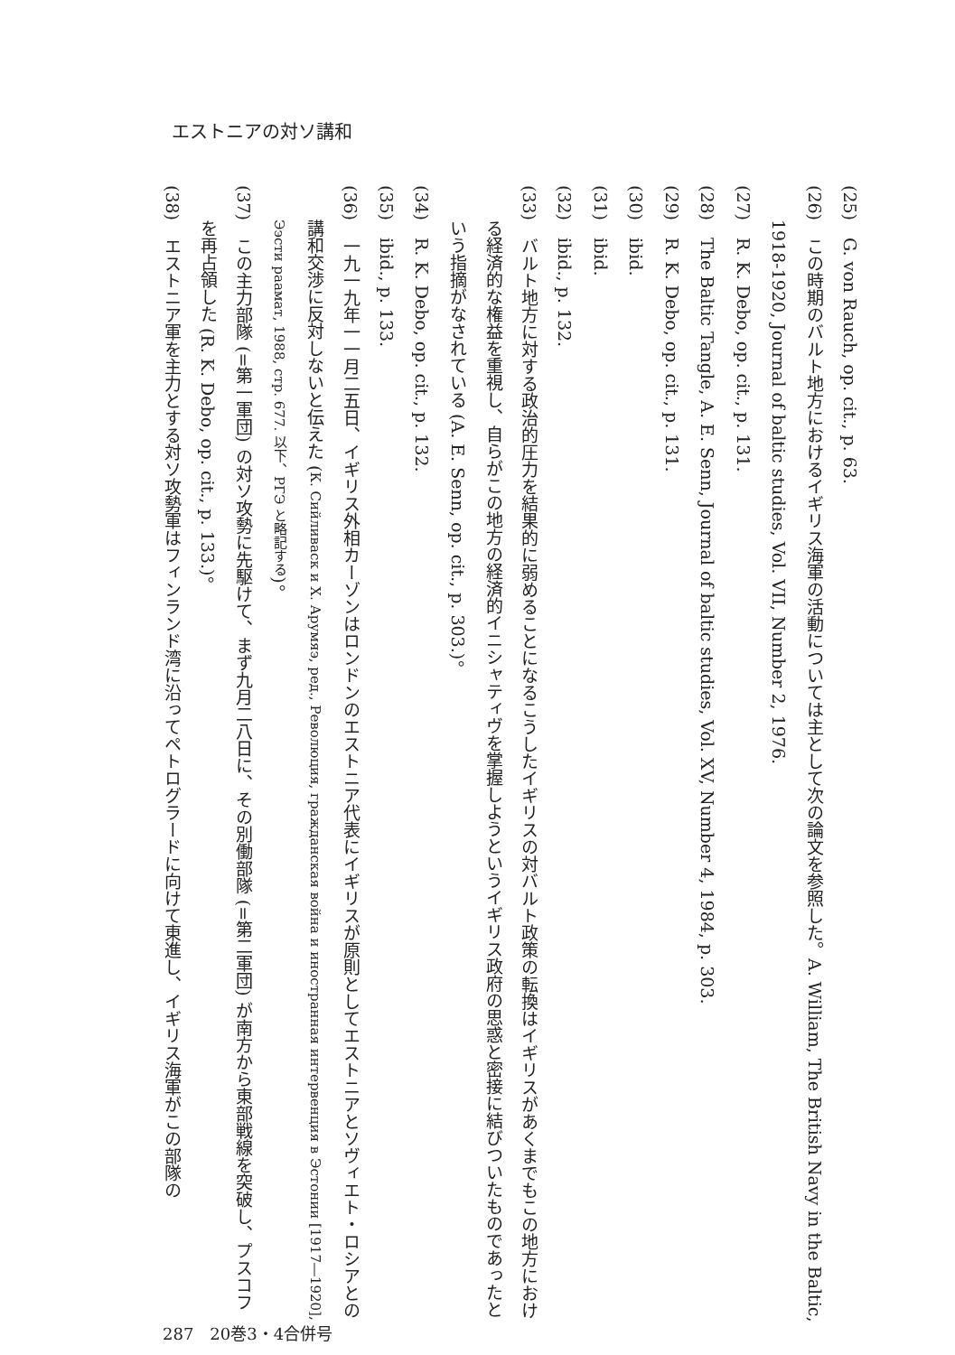エストニアの対ソ講和
(25)　G. von Rauch, op. cit., p. 63.
(26)　この時期のバルト地方におけるイギリス海軍の活動については主として次の論文を参照した。A. William, The British Navy in the Baltic, 1918-1920, Journal of baltic studies, Vol. VII, Number 2, 1976.
(27)　R. K. Debo, op. cit., p. 131.
(28)　The Baltic Tangle, A. E. Senn, Journal of baltic studies, Vol. XV, Number 4, 1984, p. 303.
(29)　R. K. Debo, op. cit., p. 131.
(30)　ibid.
(31)　ibid.
(32)　ibid., p. 132.
(33)　バルト地方に対する政治的圧力を結果的に弱めることになるこうしたイギリスの対バルト政策の転換はイギリスがあくまでもこの地方における経済的な権益を重視し、自らがこの地方の経済的イニシャティヴを掌握しようというイギリス政府の思惑と密接に結びついたものであったという指摘がなされている (A. E. Senn, op. cit., p. 303.)。
(34)　R. K. Debo, op. cit., p. 132.
(35)　ibid., p. 133.
(36)　一九一九年一一月二五日、イギリス外相カーゾンはロンドンのエストニア代表にイギリスが原則としてエストニアとソヴィエト・ロシアとの講和交渉に反対しないと伝えた (К. Сийливаск и Х. Арумяэ, ред., Революция, гражданская война и иностранная интервенция в Эстонии [1917―1920], Ээсти раамат, 1988, стр. 677. 以下、РГЭ と略記する)。
(37)　この主力部隊 (=第一軍団) の対ソ攻勢に先駆けて、まず九月二八日に、その別働部隊 (=第二軍団) が南方から東部戦線を突破し、プスコフを再占領した (R. K. Debo, op. cit., p. 133.)。
(38)　エストニア軍を主力とする対ソ攻勢軍はフィンランド湾に沿ってペトログラードに向けて東進し、イギリス海軍がこの部隊の
287　20巻3・4合併号